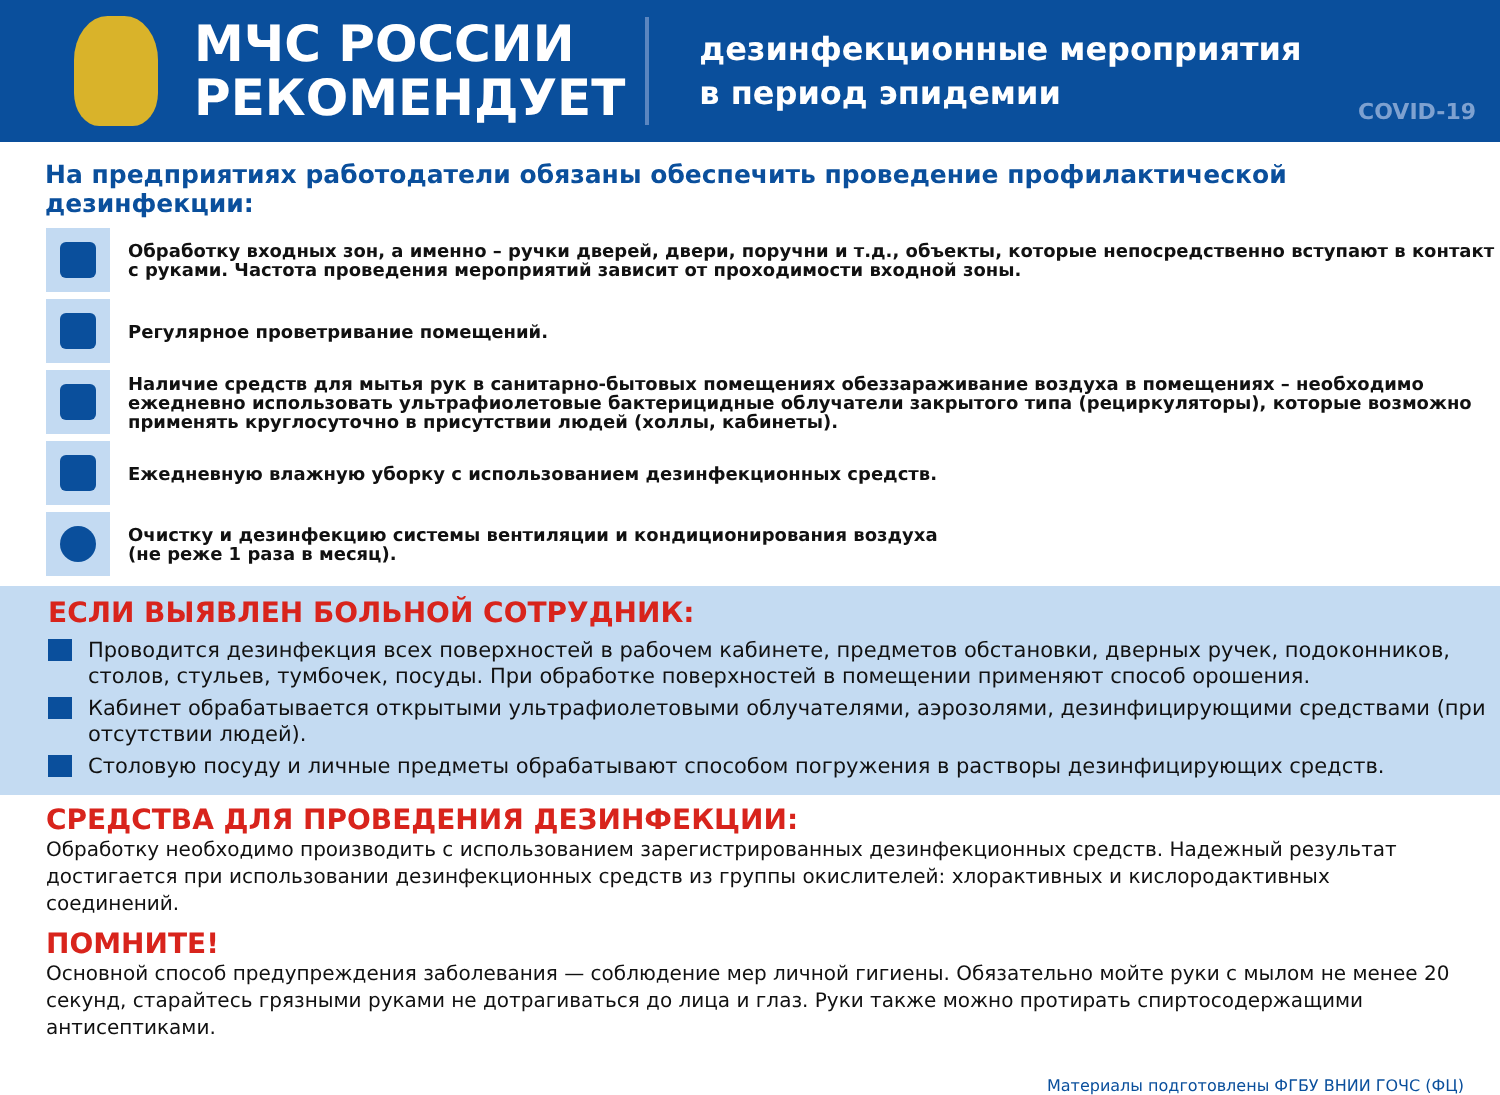МЧС РОССИИ
РЕКОМЕНДУЕТ
дезинфекционные мероприятия
в период эпидемии
COVID-19
На предприятиях работодатели обязаны обеспечить проведение профилактической дезинфекции:
Обработку входных зон, а именно – ручки дверей, двери, поручни и т.д., объекты, которые непосредственно вступают в контакт с руками. Частота проведения мероприятий зависит от проходимости входной зоны.
Регулярное проветривание помещений.
Наличие средств для мытья рук в санитарно-бытовых помещениях обеззараживание воздуха в помещениях – необходимо ежедневно использовать ультрафиолетовые бактерицидные облучатели закрытого типа (рециркуляторы), которые возможно применять круглосуточно в присутствии людей (холлы, кабинеты).
Ежедневную влажную уборку с использованием дезинфекционных средств.
Очистку и дезинфекцию системы вентиляции и кондиционирования воздуха
(не реже 1 раза в месяц).
ЕСЛИ ВЫЯВЛЕН БОЛЬНОЙ СОТРУДНИК:
Проводится дезинфекция всех поверхностей в рабочем кабинете, предметов обстановки, дверных ручек, подоконников, столов, стульев, тумбочек, посуды. При обработке поверхностей в помещении применяют способ орошения.
Кабинет обрабатывается открытыми ультрафиолетовыми облучателями, аэрозолями, дезинфицирующими средствами (при отсутствии людей).
Столовую посуду и личные предметы обрабатывают способом погружения в растворы дезинфицирующих средств.
СРЕДСТВА ДЛЯ ПРОВЕДЕНИЯ ДЕЗИНФЕКЦИИ:
Обработку необходимо производить с использованием зарегистрированных дезинфекционных средств. Надежный результат достигается при использовании дезинфекционных средств из группы окислителей: хлорактивных и кислородактивных соединений.
ПОМНИТЕ!
Основной способ предупреждения заболевания — соблюдение мер личной гигиены. Обязательно мойте руки с мылом не менее 20 секунд, старайтесь грязными руками не дотрагиваться до лица и глаз. Руки также можно протирать спиртосодержащими антисептиками.
Материалы подготовлены ФГБУ ВНИИ ГОЧС (ФЦ)